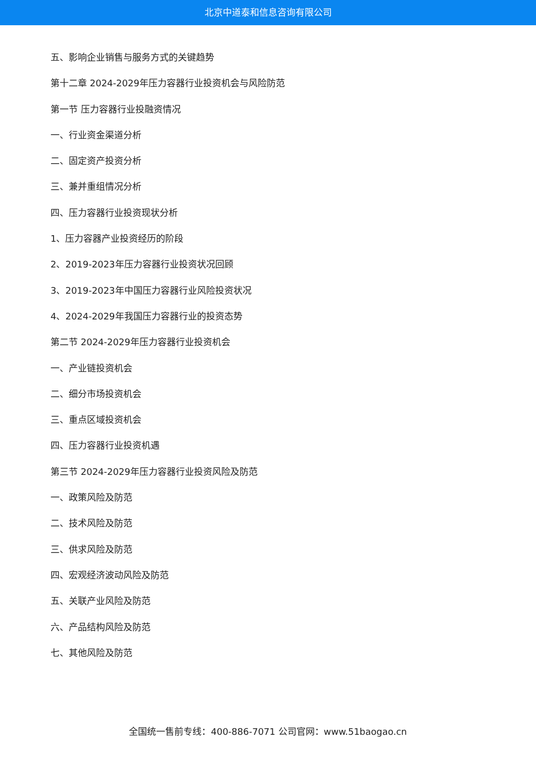北京中道泰和信息咨询有限公司
五、影响企业销售与服务方式的关键趋势
第十二章 2024-2029年压力容器行业投资机会与风险防范
第一节 压力容器行业投融资情况
一、行业资金渠道分析
二、固定资产投资分析
三、兼并重组情况分析
四、压力容器行业投资现状分析
1、压力容器产业投资经历的阶段
2、2019-2023年压力容器行业投资状况回顾
3、2019-2023年中国压力容器行业风险投资状况
4、2024-2029年我国压力容器行业的投资态势
第二节 2024-2029年压力容器行业投资机会
一、产业链投资机会
二、细分市场投资机会
三、重点区域投资机会
四、压力容器行业投资机遇
第三节 2024-2029年压力容器行业投资风险及防范
一、政策风险及防范
二、技术风险及防范
三、供求风险及防范
四、宏观经济波动风险及防范
五、关联产业风险及防范
六、产品结构风险及防范
七、其他风险及防范
全国统一售前专线：400-886-7071 公司官网：www.51baogao.cn